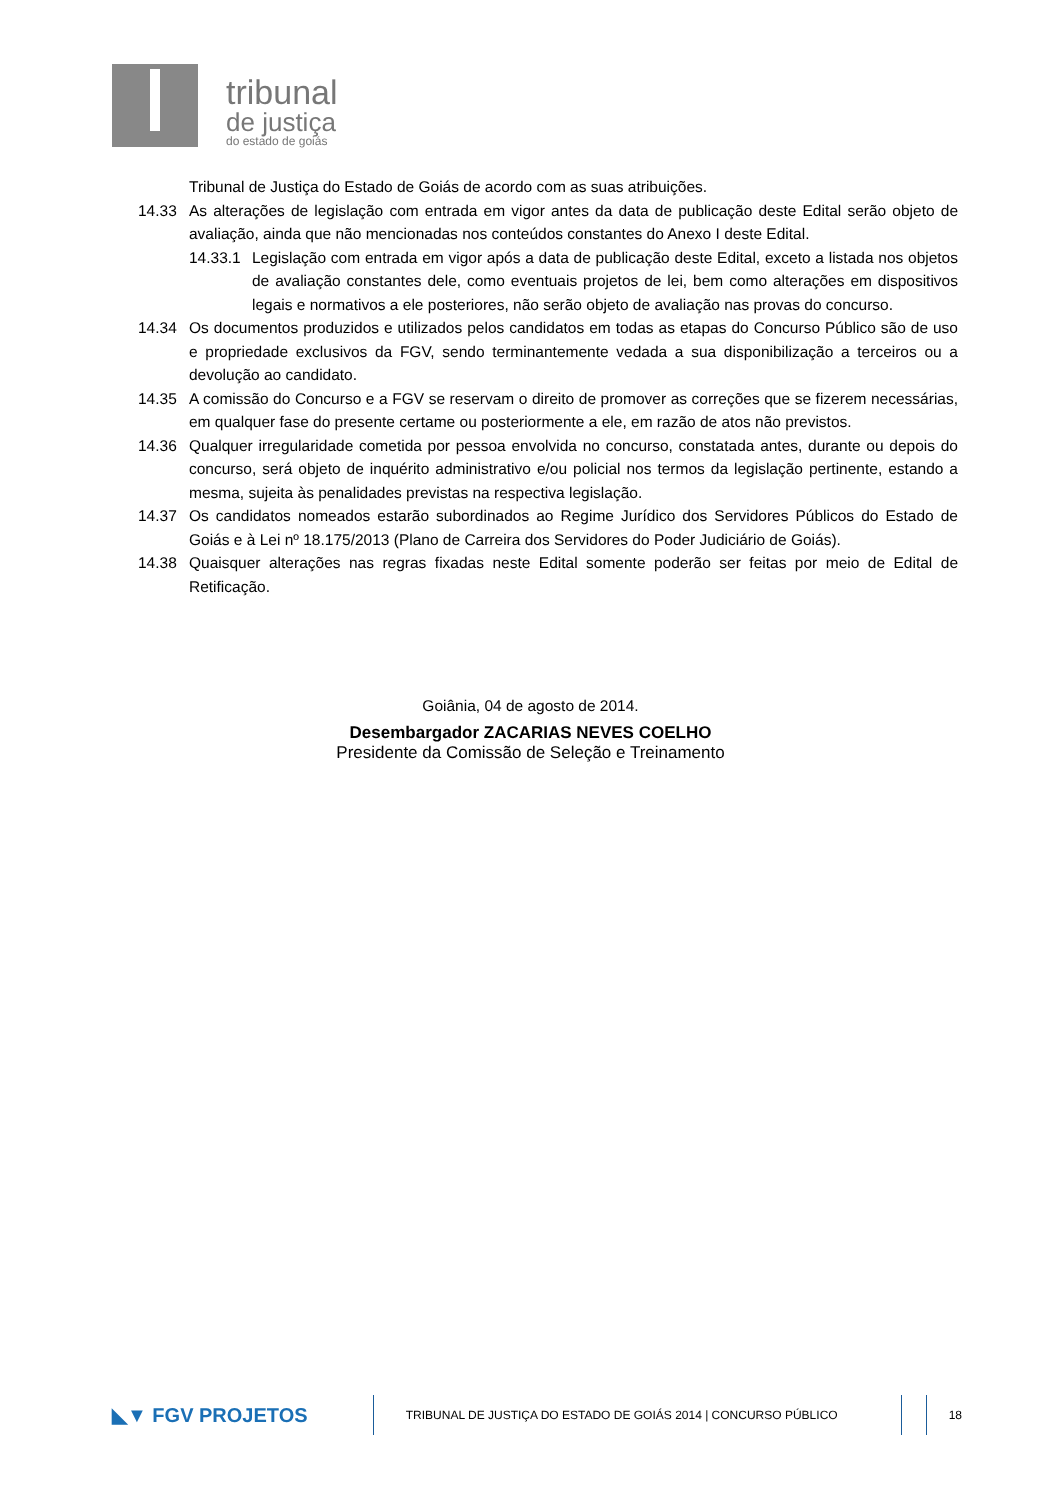tribunal
de justiça
do estado de goiás
Tribunal de Justiça do Estado de Goiás de acordo com as suas atribuições.
14.33 As alterações de legislação com entrada em vigor antes da data de publicação deste Edital serão objeto de avaliação, ainda que não mencionadas nos conteúdos constantes do Anexo I deste Edital.
14.33.1
Legislação com entrada em vigor após a data de publicação deste Edital, exceto a listada nos objetos de avaliação constantes dele, como eventuais projetos de lei, bem como alterações em dispositivos legais e normativos a ele posteriores, não serão objeto de avaliação nas provas do concurso.
14.34 Os documentos produzidos e utilizados pelos candidatos em todas as etapas do Concurso Público são de uso e propriedade exclusivos da FGV, sendo terminantemente vedada a sua disponibilização a terceiros ou a devolução ao candidato.
14.35 A comissão do Concurso e a FGV se reservam o direito de promover as correções que se fizerem necessárias, em qualquer fase do presente certame ou posteriormente a ele, em razão de atos não previstos.
14.36 Qualquer irregularidade cometida por pessoa envolvida no concurso, constatada antes, durante ou depois do concurso, será objeto de inquérito administrativo e/ou policial nos termos da legislação pertinente, estando a mesma, sujeita às penalidades previstas na respectiva legislação.
14.37 Os candidatos nomeados estarão subordinados ao Regime Jurídico dos Servidores Públicos do Estado de Goiás e à Lei nº 18.175/2013 (Plano de Carreira dos Servidores do Poder Judiciário de Goiás).
14.38 Quaisquer alterações nas regras fixadas neste Edital somente poderão ser feitas por meio de Edital de Retificação.
Goiânia, 04 de agosto de 2014.
Desembargador ZACARIAS NEVES COELHO
Presidente da Comissão de Seleção e Treinamento
◣▼ FGV PROJETOS
TRIBUNAL DE JUSTIÇA DO ESTADO DE GOIÁS 2014 | CONCURSO PÚBLICO 18